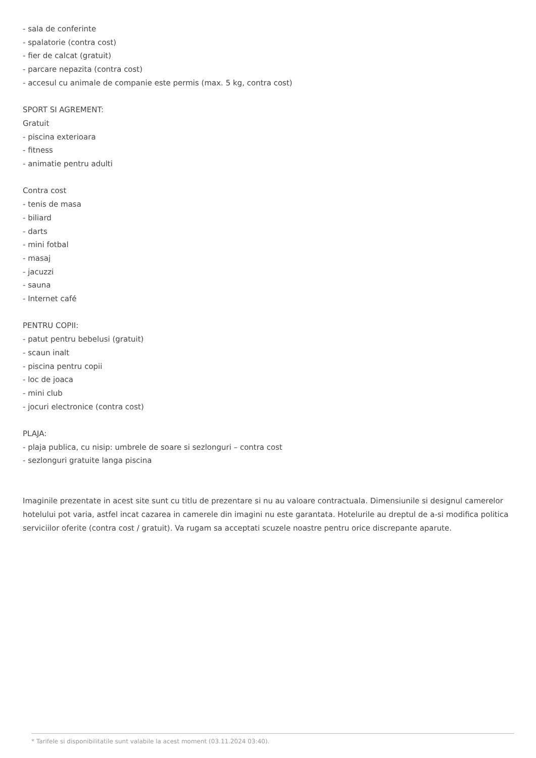- sala de conferinte
- spalatorie (contra cost)
- fier de calcat (gratuit)
- parcare nepazita (contra cost)
- accesul cu animale de companie este permis (max. 5 kg, contra cost)
SPORT SI AGREMENT:
Gratuit
- piscina exterioara
- fitness
- animatie pentru adulti
Contra cost
- tenis de masa
- biliard
- darts
- mini fotbal
- masaj
- jacuzzi
- sauna
- Internet café
PENTRU COPII:
- patut pentru bebelusi (gratuit)
- scaun inalt
- piscina pentru copii
- loc de joaca
- mini club
- jocuri electronice (contra cost)
PLAJA:
- plaja publica, cu nisip: umbrele de soare si sezlonguri – contra cost
- sezlonguri gratuite langa piscina
Imaginile prezentate in acest site sunt cu titlu de prezentare si nu au valoare contractuala. Dimensiunile si designul camerelor hotelului pot varia, astfel incat cazarea in camerele din imagini nu este garantata. Hotelurile au dreptul de a-si modifica politica serviciilor oferite (contra cost / gratuit). Va rugam sa acceptati scuzele noastre pentru orice discrepante aparute.
* Tarifele si disponibilitatile sunt valabile la acest moment (03.11.2024 03:40).